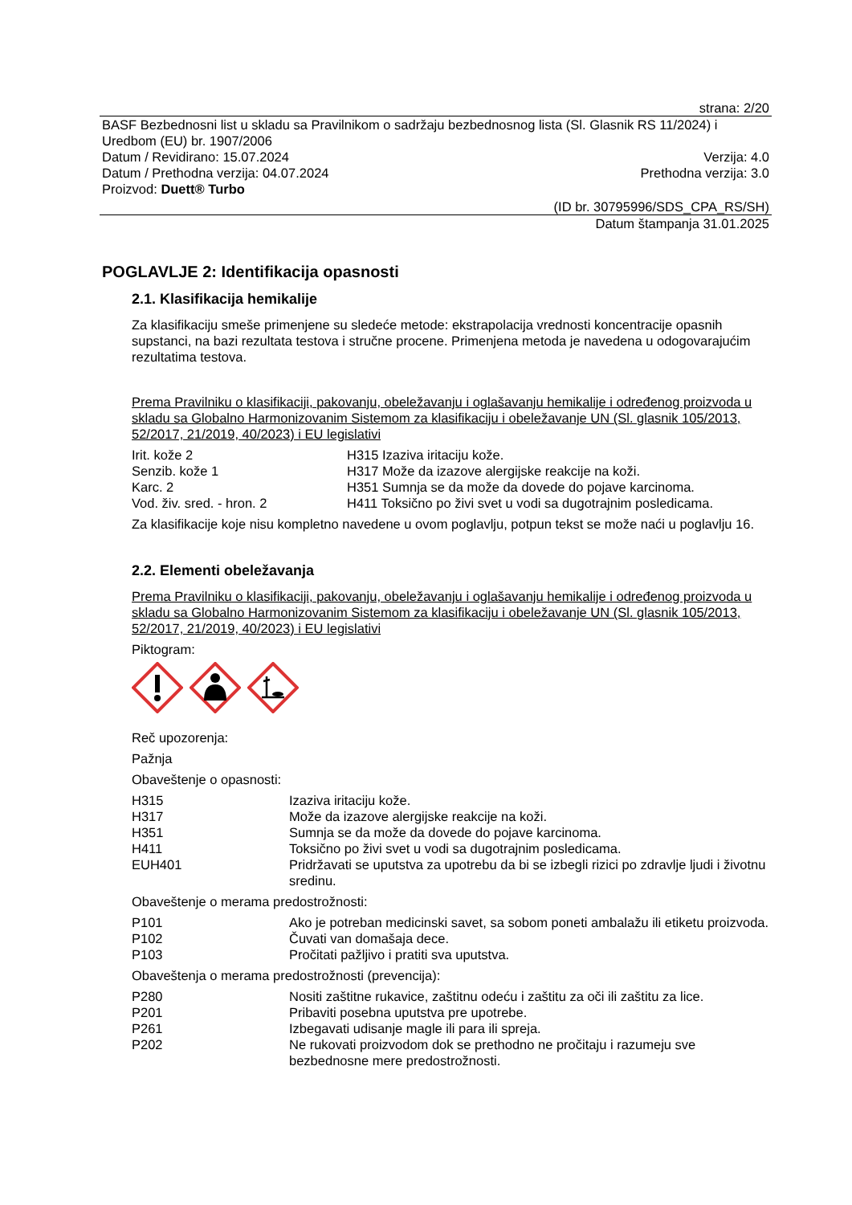strana: 2/20
BASF Bezbednosni list u skladu sa Pravilnikom o sadržaju bezbednosnog lista (Sl. Glasnik RS 11/2024) i Uredbom (EU) br. 1907/2006
Datum / Revidirano: 15.07.2024 Verzija: 4.0
Datum / Prethodna verzija: 04.07.2024 Prethodna verzija: 3.0
Proizvod: Duett® Turbo
(ID br. 30795996/SDS_CPA_RS/SH)
Datum štampanja 31.01.2025
POGLAVLJE 2: Identifikacija opasnosti
2.1. Klasifikacija hemikalije
Za klasifikaciju smeše primenjene su sledeće metode: ekstrapolacija vrednosti koncentracije opasnih supstanci, na bazi rezultata testova i stručne procene. Primenjena metoda je navedena u odogovarajućim rezultatima testova.
Prema Pravilniku o klasifikaciji, pakovanju, obeležavanju i oglašavanju hemikalije i određenog proizvoda u skladu sa Globalno Harmonizovanim Sistemom za klasifikaciju i obeležavanje UN (Sl. glasnik 105/2013, 52/2017, 21/2019, 40/2023) i EU legislativi
| Irit. kože 2 | H315 Izaziva iritaciju kože. |
| Senzib. kože 1 | H317 Može da izazove alergijske reakcije na koži. |
| Karc. 2 | H351 Sumnja se da može da dovede do pojave karcinoma. |
| Vod. živ. sred. - hron. 2 | H411 Toksično po živi svet u vodi sa dugotrajnim posledicama. |
Za klasifikacije koje nisu kompletno navedene u ovom poglavlju, potpun tekst se može naći u poglavlju 16.
2.2. Elementi obeležavanja
Prema Pravilniku o klasifikaciji, pakovanju, obeležavanju i oglašavanju hemikalije i određenog proizvoda u skladu sa Globalno Harmonizovanim Sistemom za klasifikaciju i obeležavanje UN (Sl. glasnik 105/2013, 52/2017, 21/2019, 40/2023) i EU legislativi
Piktogram:
Reč upozorenja:
Pažnja
Obaveštenje o opasnosti:
| H315 | Izaziva iritaciju kože. |
| H317 | Može da izazove alergijske reakcije na koži. |
| H351 | Sumnja se da može da dovede do pojave karcinoma. |
| H411 | Toksično po živi svet u vodi sa dugotrajnim posledicama. |
| EUH401 | Pridržavati se uputstva za upotrebu da bi se izbegli rizici po zdravlje ljudi i životnu sredinu. |
Obaveštenje o merama predostrožnosti:
| P101 | Ako je potreban medicinski savet, sa sobom poneti ambalažu ili etiketu proizvoda. |
| P102 | Čuvati van domašaja dece. |
| P103 | Pročitati pažljivo i pratiti sva uputstva. |
Obaveštenja o merama predostrožnosti (prevencija):
| P280 | Nositi zaštitne rukavice, zaštitnu odeću i zaštitu za oči ili zaštitu za lice. |
| P201 | Pribaviti posebna uputstva pre upotrebe. |
| P261 | Izbegavati udisanje magle ili para ili spreja. |
| P202 | Ne rukovati proizvodom dok se prethodno ne pročitaju i razumeju sve bezbednosne mere predostrožnosti. |